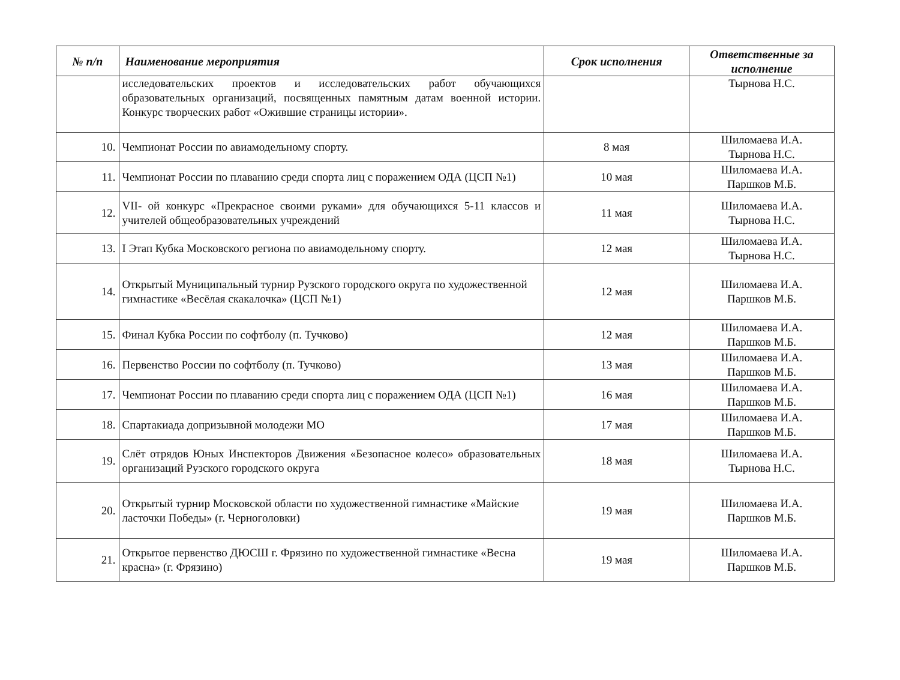| № п/п | Наименование мероприятия | Срок исполнения | Ответственные за исполнение |
| --- | --- | --- | --- |
| | исследовательских проектов и исследовательских работ обучающихся образовательных организаций, посвященных памятным датам военной истории. Конкурс творческих работ «Ожившие страницы истории». | | Тырнова Н.С. |
| 10. | Чемпионат России по авиамодельному спорту. | 8 мая | Шиломаева И.А. Тырнова Н.С. |
| 11. | Чемпионат России по плаванию среди спорта лиц с поражением ОДА (ЦСП №1) | 10 мая | Шиломаева И.А. Паршков М.Б. |
| 12. | VII- ой конкурс «Прекрасное своими руками» для обучающихся 5-11 классов и учителей общеобразовательных учреждений | 11 мая | Шиломаева И.А. Тырнова Н.С. |
| 13. | I Этап Кубка Московского региона по авиамодельному спорту. | 12 мая | Шиломаева И.А. Тырнова Н.С. |
| 14. | Открытый Муниципальный турнир Рузского городского округа по художественной гимнастике «Весёлая скакалочка» (ЦСП №1) | 12 мая | Шиломаева И.А. Паршков М.Б. |
| 15. | Финал Кубка России по софтболу (п. Тучково) | 12 мая | Шиломаева И.А. Паршков М.Б. |
| 16. | Первенство России по софтболу (п. Тучково) | 13 мая | Шиломаева И.А. Паршков М.Б. |
| 17. | Чемпионат России по плаванию среди спорта лиц с поражением ОДА (ЦСП №1) | 16 мая | Шиломаева И.А. Паршков М.Б. |
| 18. | Спартакиада допризывной молодежи МО | 17 мая | Шиломаева И.А. Паршков М.Б. |
| 19. | Слёт отрядов Юных Инспекторов Движения «Безопасное колесо» образовательных организаций Рузского городского округа | 18 мая | Шиломаева И.А. Тырнова Н.С. |
| 20. | Открытый турнир Московской области по художественной гимнастике «Майские ласточки Победы» (г. Черноголовки) | 19 мая | Шиломаева И.А. Паршков М.Б. |
| 21. | Открытое первенство ДЮСШ г. Фрязино по художественной гимнастике «Весна красна» (г. Фрязино) | 19 мая | Шиломаева И.А. Паршков М.Б. |